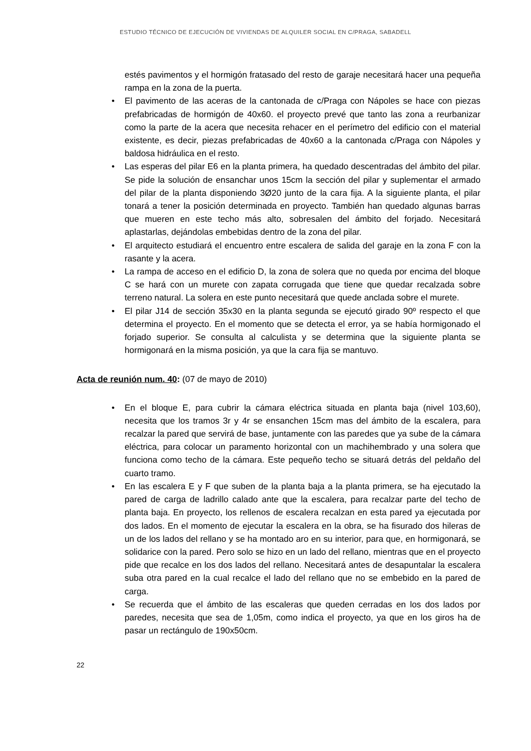ESTUDIO TÉCNICO DE EJECUCIÓN DE VIVIENDAS DE ALQUILER SOCIAL EN C/PRAGA, SABADELL
estés pavimentos y el hormigón fratasado del resto de garaje necesitará hacer una pequeña rampa en la zona de la puerta.
• El pavimento de las aceras de la cantonada de c/Praga con Nápoles se hace con piezas prefabricadas de hormigón de 40x60. el proyecto prevé que tanto las zona a reurbanizar como la parte de la acera que necesita rehacer en el perímetro del edificio con el material existente, es decir, piezas prefabricadas de 40x60 a la cantonada c/Praga con Nápoles y baldosa hidráulica en el resto.
• Las esperas del pilar E6 en la planta primera, ha quedado descentradas del ámbito del pilar. Se pide la solución de ensanchar unos 15cm la sección del pilar y suplementar el armado del pilar de la planta disponiendo 3Ø20 junto de la cara fija. A la siguiente planta, el pilar tonará a tener la posición determinada en proyecto. También han quedado algunas barras que mueren en este techo más alto, sobresalen del ámbito del forjado. Necesitará aplastarlas, dejándolas embebidas dentro de la zona del pilar.
• El arquitecto estudiará el encuentro entre escalera de salida del garaje en la zona F con la rasante y la acera.
• La rampa de acceso en el edificio D, la zona de solera que no queda por encima del bloque C se hará con un murete con zapata corrugada que tiene que quedar recalzada sobre terreno natural. La solera en este punto necesitará que quede anclada sobre el murete.
• El pilar J14 de sección 35x30 en la planta segunda se ejecutó girado 90º respecto el que determina el proyecto. En el momento que se detecta el error, ya se había hormigonado el forjado superior. Se consulta al calculista y se determina que la siguiente planta se hormigonará en la misma posición, ya que la cara fija se mantuvo.
Acta de reunión num. 40: (07 de mayo de 2010)
• En el bloque E, para cubrir la cámara eléctrica situada en planta baja (nivel 103,60), necesita que los tramos 3r y 4r se ensanchen 15cm mas del ámbito de la escalera, para recalzar la pared que servirá de base, juntamente con las paredes que ya sube de la cámara eléctrica, para colocar un paramento horizontal con un machihembrado y una solera que funciona como techo de la cámara. Este pequeño techo se situará detrás del peldaño del cuarto tramo.
• En las escalera E y F que suben de la planta baja a la planta primera, se ha ejecutado la pared de carga de ladrillo calado ante que la escalera, para recalzar parte del techo de planta baja. En proyecto, los rellenos de escalera recalzan en esta pared ya ejecutada por dos lados. En el momento de ejecutar la escalera en la obra, se ha fisurado dos hileras de un de los lados del rellano y se ha montado aro en su interior, para que, en hormigonará, se solidarice con la pared. Pero solo se hizo en un lado del rellano, mientras que en el proyecto pide que recalce en los dos lados del rellano. Necesitará antes de desapuntalar la escalera suba otra pared en la cual recalce el lado del rellano que no se embebido en la pared de carga.
• Se recuerda que el ámbito de las escaleras que queden cerradas en los dos lados por paredes, necesita que sea de 1,05m, como indica el proyecto, ya que en los giros ha de pasar un rectángulo de 190x50cm.
22